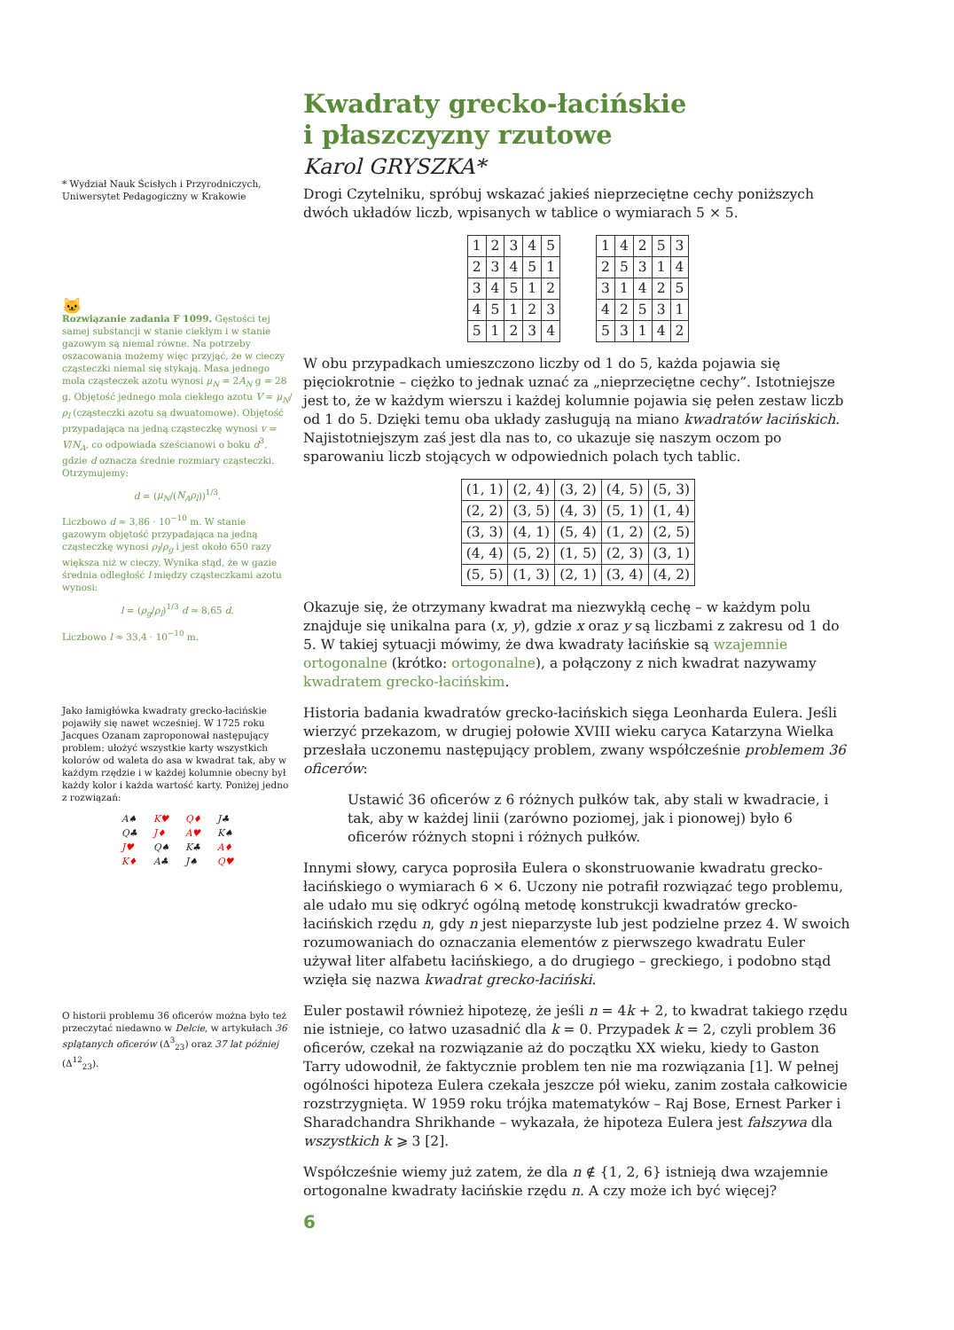* Wydział Nauk Ścisłych i Przyrodniczych, Uniwersytet Pedagogiczny w Krakowie
🐱
Rozwiązanie zadania F 1099. Gęstości tej samej substancji w stanie ciekłym i w stanie gazowym są niemal równe. Na potrzeby oszacowania możemy więc przyjąć, że w cieczy cząsteczki niemal się stykają. Masa jednego mola cząsteczek azotu wynosi μ<sub>N</sub> = 2A<sub>N</sub> g = 28 g. Objętość jednego mola ciekłego azotu V = μ<sub>N</sub>/ρ<sub>l</sub> (cząsteczki azotu są dwuatomowe). Objętość przypadająca na jedną cząsteczkę wynosi v = V/N<sub>A</sub>, co odpowiada sześcianowi o boku d<sup>3</sup>, gdzie d oznacza średnie rozmiary cząsteczki. Otrzymujemy:
d = (μ<sub>N</sub>/(N<sub>A</sub>ρ<sub>l</sub>))<sup>1/3</sup>.
Liczbowo d ≈ 3,86 · 10<sup>−10</sup> m. W stanie gazowym objętość przypadająca na jedną cząsteczkę wynosi ρ<sub>l</sub>/ρ<sub>g</sub> i jest około 650 razy większa niż w cieczy. Wynika stąd, że w gazie średnia odległość l między cząsteczkami azotu wynosi:
l = (ρ<sub>g</sub>/ρ<sub>l</sub>)<sup>1/3</sup> d ≈ 8,65 d.
Liczbowo l ≈ 33,4 · 10<sup>−10</sup> m.
Jako łamigłówka kwadraty grecko-łacińskie pojawiły się nawet wcześniej. W 1725 roku Jacques Ozanam zaproponował następujący problem: ułożyć wszystkie karty wszystkich kolorów od waleta do asa w kwadrat tak, aby w każdym rzędzie i w każdej kolumnie obecny był każdy kolor i każda wartość karty. Poniżej jedno z rozwiązań:
| A♠ | K♥ | Q♦ | J♣ |
| Q♣ | J♦ | A♥ | K♠ |
| J♥ | Q♠ | K♣ | A♦ |
| K♦ | A♣ | J♠ | Q♥ |
O historii problemu 36 oficerów można było też przeczytać niedawno w Delcie, w artykułach 36 splątanych oficerów (Δ<sup>3</sup><sub>23</sub>) oraz 37 lat później (Δ<sup>12</sup><sub>23</sub>).
Kwadraty grecko-łacińskie
i płaszczyzny rzutowe
Karol GRYSZKA*
Drogi Czytelniku, spróbuj wskazać jakieś nieprzeciętne cechy poniższych dwóch układów liczb, wpisanych w tablice o wymiarach 5 × 5.
| 1 | 2 | 3 | 4 | 5 |
| 2 | 3 | 4 | 5 | 1 |
| 3 | 4 | 5 | 1 | 2 |
| 4 | 5 | 1 | 2 | 3 |
| 5 | 1 | 2 | 3 | 4 |
| 1 | 4 | 2 | 5 | 3 |
| 2 | 5 | 3 | 1 | 4 |
| 3 | 1 | 4 | 2 | 5 |
| 4 | 2 | 5 | 3 | 1 |
| 5 | 3 | 1 | 4 | 2 |
W obu przypadkach umieszczono liczby od 1 do 5, każda pojawia się pięciokrotnie – ciężko to jednak uznać za „nieprzeciętne cechy”. Istotniejsze jest to, że w każdym wierszu i każdej kolumnie pojawia się pełen zestaw liczb od 1 do 5. Dzięki temu oba układy zasługują na miano kwadratów łacińskich. Najistotniejszym zaś jest dla nas to, co ukazuje się naszym oczom po sparowaniu liczb stojących w odpowiednich polach tych tablic.
| (1, 1) | (2, 4) | (3, 2) | (4, 5) | (5, 3) |
| (2, 2) | (3, 5) | (4, 3) | (5, 1) | (1, 4) |
| (3, 3) | (4, 1) | (5, 4) | (1, 2) | (2, 5) |
| (4, 4) | (5, 2) | (1, 5) | (2, 3) | (3, 1) |
| (5, 5) | (1, 3) | (2, 1) | (3, 4) | (4, 2) |
Okazuje się, że otrzymany kwadrat ma niezwykłą cechę – w każdym polu znajduje się unikalna para (x, y), gdzie x oraz y są liczbami z zakresu od 1 do 5. W takiej sytuacji mówimy, że dwa kwadraty łacińskie są wzajemnie ortogonalne (krótko: ortogonalne), a połączony z nich kwadrat nazywamy kwadratem grecko-łacińskim.
Historia badania kwadratów grecko-łacińskich sięga Leonharda Eulera. Jeśli wierzyć przekazom, w drugiej połowie XVIII wieku caryca Katarzyna Wielka przesłała uczonemu następujący problem, zwany współcześnie problemem 36 oficerów:
Ustawić 36 oficerów z 6 różnych pułków tak, aby stali w kwadracie, i tak, aby w każdej linii (zarówno poziomej, jak i pionowej) było 6 oficerów różnych stopni i różnych pułków.
Innymi słowy, caryca poprosiła Eulera o skonstruowanie kwadratu grecko-łacińskiego o wymiarach 6 × 6. Uczony nie potrafił rozwiązać tego problemu, ale udało mu się odkryć ogólną metodę konstrukcji kwadratów grecko-łacińskich rzędu n, gdy n jest nieparzyste lub jest podzielne przez 4. W swoich rozumowaniach do oznaczania elementów z pierwszego kwadratu Euler używał liter alfabetu łacińskiego, a do drugiego – greckiego, i podobno stąd wzięła się nazwa kwadrat grecko-łaciński.
Euler postawił również hipotezę, że jeśli n = 4k + 2, to kwadrat takiego rzędu nie istnieje, co łatwo uzasadnić dla k = 0. Przypadek k = 2, czyli problem 36 oficerów, czekał na rozwiązanie aż do początku XX wieku, kiedy to Gaston Tarry udowodnił, że faktycznie problem ten nie ma rozwiązania [1]. W pełnej ogólności hipoteza Eulera czekała jeszcze pół wieku, zanim została całkowicie rozstrzygnięta. W 1959 roku trójka matematyków – Raj Bose, Ernest Parker i Sharadchandra Shrikhande – wykazała, że hipoteza Eulera jest fałszywa dla wszystkich k ⩾ 3 [2].
Współcześnie wiemy już zatem, że dla n ∉ {1, 2, 6} istnieją dwa wzajemnie ortogonalne kwadraty łacińskie rzędu n. A czy może ich być więcej?
6